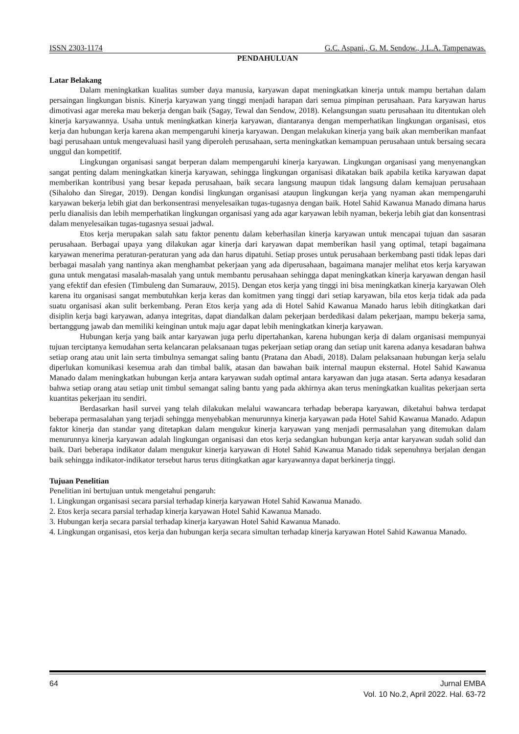ISSN 2303-1174 G.C. Aspani., G. M. Sendow., J.L.A. Tampenawas.
PENDAHULUAN
Latar Belakang
Dalam meningkatkan kualitas sumber daya manusia, karyawan dapat meningkatkan kinerja untuk mampu bertahan dalam persaingan lingkungan bisnis. Kinerja karyawan yang tinggi menjadi harapan dari semua pimpinan perusahaan. Para karyawan harus dimotivasi agar mereka mau bekerja dengan baik (Sagay, Tewal dan Sendow, 2018). Kelangsungan suatu perusahaan itu ditentukan oleh kinerja karyawannya. Usaha untuk meningkatkan kinerja karyawan, diantaranya dengan memperhatikan lingkungan organisasi, etos kerja dan hubungan kerja karena akan mempengaruhi kinerja karyawan. Dengan melakukan kinerja yang baik akan memberikan manfaat bagi perusahaan untuk mengevaluasi hasil yang diperoleh perusahaan, serta meningkatkan kemampuan perusahaan untuk bersaing secara unggul dan kompetitif.
Lingkungan organisasi sangat berperan dalam mempengaruhi kinerja karyawan. Lingkungan organisasi yang menyenangkan sangat penting dalam meningkatkan kinerja karyawan, sehingga lingkungan organisasi dikatakan baik apabila ketika karyawan dapat memberikan kontribusi yang besar kepada perusahaan, baik secara langsung maupun tidak langsung dalam kemajuan perusahaan (Sihaloho dan Siregar, 2019). Dengan kondisi lingkungan organisasi ataupun lingkungan kerja yang nyaman akan mempengaruhi karyawan bekerja lebih giat dan berkonsentrasi menyelesaikan tugas-tugasnya dengan baik. Hotel Sahid Kawanua Manado dimana harus perlu dianalisis dan lebih memperhatikan lingkungan organisasi yang ada agar karyawan lebih nyaman, bekerja lebih giat dan konsentrasi dalam menyelesaikan tugas-tugasnya sesuai jadwal.
Etos kerja merupakan salah satu faktor penentu dalam keberhasilan kinerja karyawan untuk mencapai tujuan dan sasaran perusahaan. Berbagai upaya yang dilakukan agar kinerja dari karyawan dapat memberikan hasil yang optimal, tetapi bagaimana karyawan menerima peraturan-peraturan yang ada dan harus dipatuhi. Setiap proses untuk perusahaan berkembang pasti tidak lepas dari berbagai masalah yang nantinya akan menghambat pekerjaan yang ada diperusahaan, bagaimana manajer melihat etos kerja karyawan guna untuk mengatasi masalah-masalah yang untuk membantu perusahaan sehingga dapat meningkatkan kinerja karyawan dengan hasil yang efektif dan efesien (Timbuleng dan Sumarauw, 2015). Dengan etos kerja yang tinggi ini bisa meningkatkan kinerja karyawan Oleh karena itu organisasi sangat membutuhkan kerja keras dan komitmen yang tinggi dari setiap karyawan, bila etos kerja tidak ada pada suatu organisasi akan sulit berkembang. Peran Etos kerja yang ada di Hotel Sahid Kawanua Manado harus lebih ditingkatkan dari disiplin kerja bagi karyawan, adanya integritas, dapat diandalkan dalam pekerjaan berdedikasi dalam pekerjaan, mampu bekerja sama, bertanggung jawab dan memiliki keinginan untuk maju agar dapat lebih meningkatkan kinerja karyawan.
Hubungan kerja yang baik antar karyawan juga perlu dipertahankan, karena hubungan kerja di dalam organisasi mempunyai tujuan terciptanya kemudahan serta kelancaran pelaksanaan tugas pekerjaan setiap orang dan setiap unit karena adanya kesadaran bahwa setiap orang atau unit lain serta timbulnya semangat saling bantu (Pratana dan Abadi, 2018). Dalam pelaksanaan hubungan kerja selalu diperlukan komunikasi kesemua arah dan timbal balik, atasan dan bawahan baik internal maupun eksternal. Hotel Sahid Kawanua Manado dalam meningkatkan hubungan kerja antara karyawan sudah optimal antara karyawan dan juga atasan. Serta adanya kesadaran bahwa setiap orang atau setiap unit timbul semangat saling bantu yang pada akhirnya akan terus meningkatkan kualitas pekerjaan serta kuantitas pekerjaan itu sendiri.
Berdasarkan hasil survei yang telah dilakukan melalui wawancara terhadap beberapa karyawan, diketahui bahwa terdapat beberapa permasalahan yang terjadi sehingga menyebabkan menurunnya kinerja karyawan pada Hotel Sahid Kawanua Manado. Adapun faktor kinerja dan standar yang ditetapkan dalam mengukur kinerja karyawan yang menjadi permasalahan yang ditemukan dalam menurunnya kinerja karyawan adalah lingkungan organisasi dan etos kerja sedangkan hubungan kerja antar karyawan sudah solid dan baik. Dari beberapa indikator dalam mengukur kinerja karyawan di Hotel Sahid Kawanua Manado tidak sepenuhnya berjalan dengan baik sehingga indikator-indikator tersebut harus terus ditingkatkan agar karyawannya dapat berkinerja tinggi.
Tujuan Penelitian
Penelitian ini bertujuan untuk mengetahui pengaruh:
1. Lingkungan organisasi secara parsial terhadap kinerja karyawan Hotel Sahid Kawanua Manado.
2. Etos kerja secara parsial terhadap kinerja karyawan Hotel Sahid Kawanua Manado.
3. Hubungan kerja secara parsial terhadap kinerja karyawan Hotel Sahid Kawanua Manado.
4. Lingkungan organisasi, etos kerja dan hubungan kerja secara simultan terhadap kinerja karyawan Hotel Sahid Kawanua Manado.
64 Jurnal EMBA
Vol. 10 No.2, April 2022. Hal. 63-72